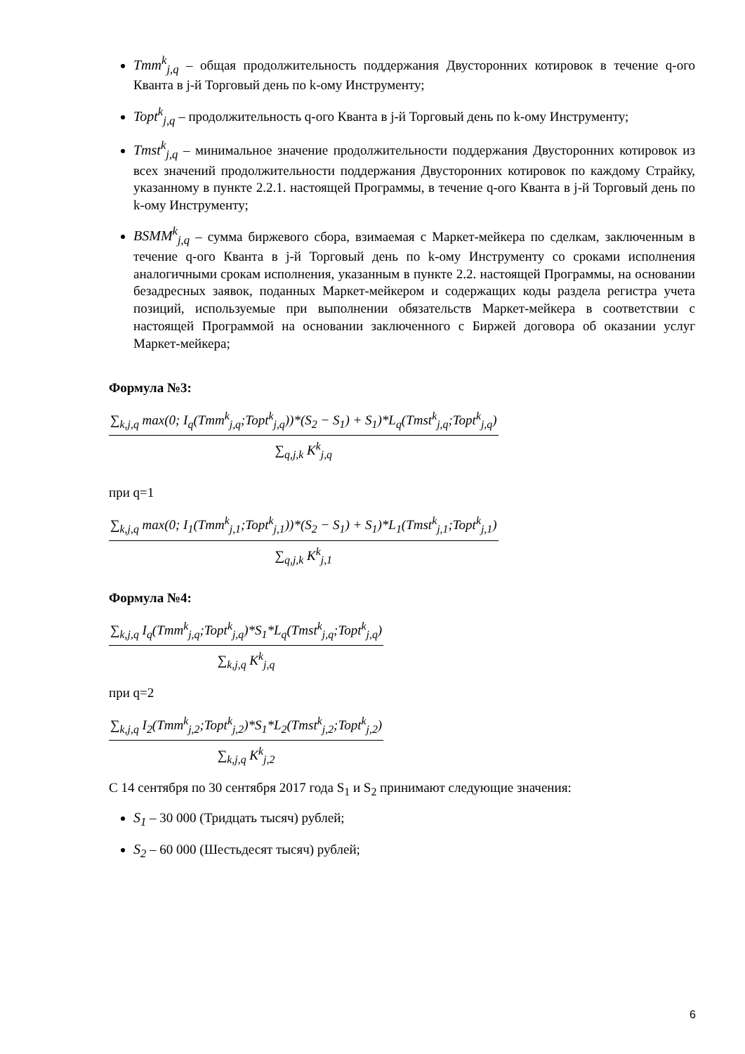Tmm<sup>k</sup><sub>j,q</sub> – общая продолжительность поддержания Двусторонних котировок в течение q-ого Кванта в j-й Торговый день по k-ому Инструменту;
Topt<sup>k</sup><sub>j,q</sub> – продолжительность q-ого Кванта в j-й Торговый день по k-ому Инструменту;
Tmst<sup>k</sup><sub>j,q</sub> – минимальное значение продолжительности поддержания Двусторонних котировок из всех значений продолжительности поддержания Двусторонних котировок по каждому Страйку, указанному в пункте 2.2.1. настоящей Программы, в течение q-ого Кванта в j-й Торговый день по k-ому Инструменту;
BSMM<sup>k</sup><sub>j,q</sub> – сумма биржевого сбора, взимаемая с Маркет-мейкера по сделкам, заключенным в течение q-ого Кванта в j-й Торговый день по k-ому Инструменту со сроками исполнения аналогичными срокам исполнения, указанным в пункте 2.2. настоящей Программы, на основании безадресных заявок, поданных Маркет-мейкером и содержащих коды раздела регистра учета позиций, используемые при выполнении обязательств Маркет-мейкера в соответствии с настоящей Программой на основании заключенного с Биржей договора об оказании услуг Маркет-мейкера;
Формула №3:
∑<sub>k,j,q</sub> max(0; I<sub>q</sub>(Tmm<sup>k</sup><sub>j,q</sub>;Topt<sup>k</sup><sub>j,q</sub>))*(S<sub>2</sub> − S<sub>1</sub>) + S<sub>1</sub>)*L<sub>q</sub>(Tmst<sup>k</sup><sub>j,q</sub>;Topt<sup>k</sup><sub>j,q</sub>)
∑<sub>q,j,k</sub> K<sup>k</sup><sub>j,q</sub>
при q=1
∑<sub>k,j,q</sub> max(0; I<sub>1</sub>(Tmm<sup>k</sup><sub>j,1</sub>;Topt<sup>k</sup><sub>j,1</sub>))*(S<sub>2</sub> − S<sub>1</sub>) + S<sub>1</sub>)*L<sub>1</sub>(Tmst<sup>k</sup><sub>j,1</sub>;Topt<sup>k</sup><sub>j,1</sub>)
∑<sub>q,j,k</sub> K<sup>k</sup><sub>j,1</sub>
Формула №4:
∑<sub>k,j,q</sub> I<sub>q</sub>(Tmm<sup>k</sup><sub>j,q</sub>;Topt<sup>k</sup><sub>j,q</sub>)*S<sub>1</sub>*L<sub>q</sub>(Tmst<sup>k</sup><sub>j,q</sub>;Topt<sup>k</sup><sub>j,q</sub>)
∑<sub>k,j,q</sub> K<sup>k</sup><sub>j,q</sub>
при q=2
∑<sub>k,j,q</sub> I<sub>2</sub>(Tmm<sup>k</sup><sub>j,2</sub>;Topt<sup>k</sup><sub>j,2</sub>)*S<sub>1</sub>*L<sub>2</sub>(Tmst<sup>k</sup><sub>j,2</sub>;Topt<sup>k</sup><sub>j,2</sub>)
∑<sub>k,j,q</sub> K<sup>k</sup><sub>j,2</sub>
С 14 сентября по 30 сентября 2017 года S<sub>1</sub> и S<sub>2</sub> принимают следующие значения:
S<sub>1</sub> – 30 000 (Тридцать тысяч) рублей;
S<sub>2</sub> – 60 000 (Шестьдесят тысяч) рублей;
6